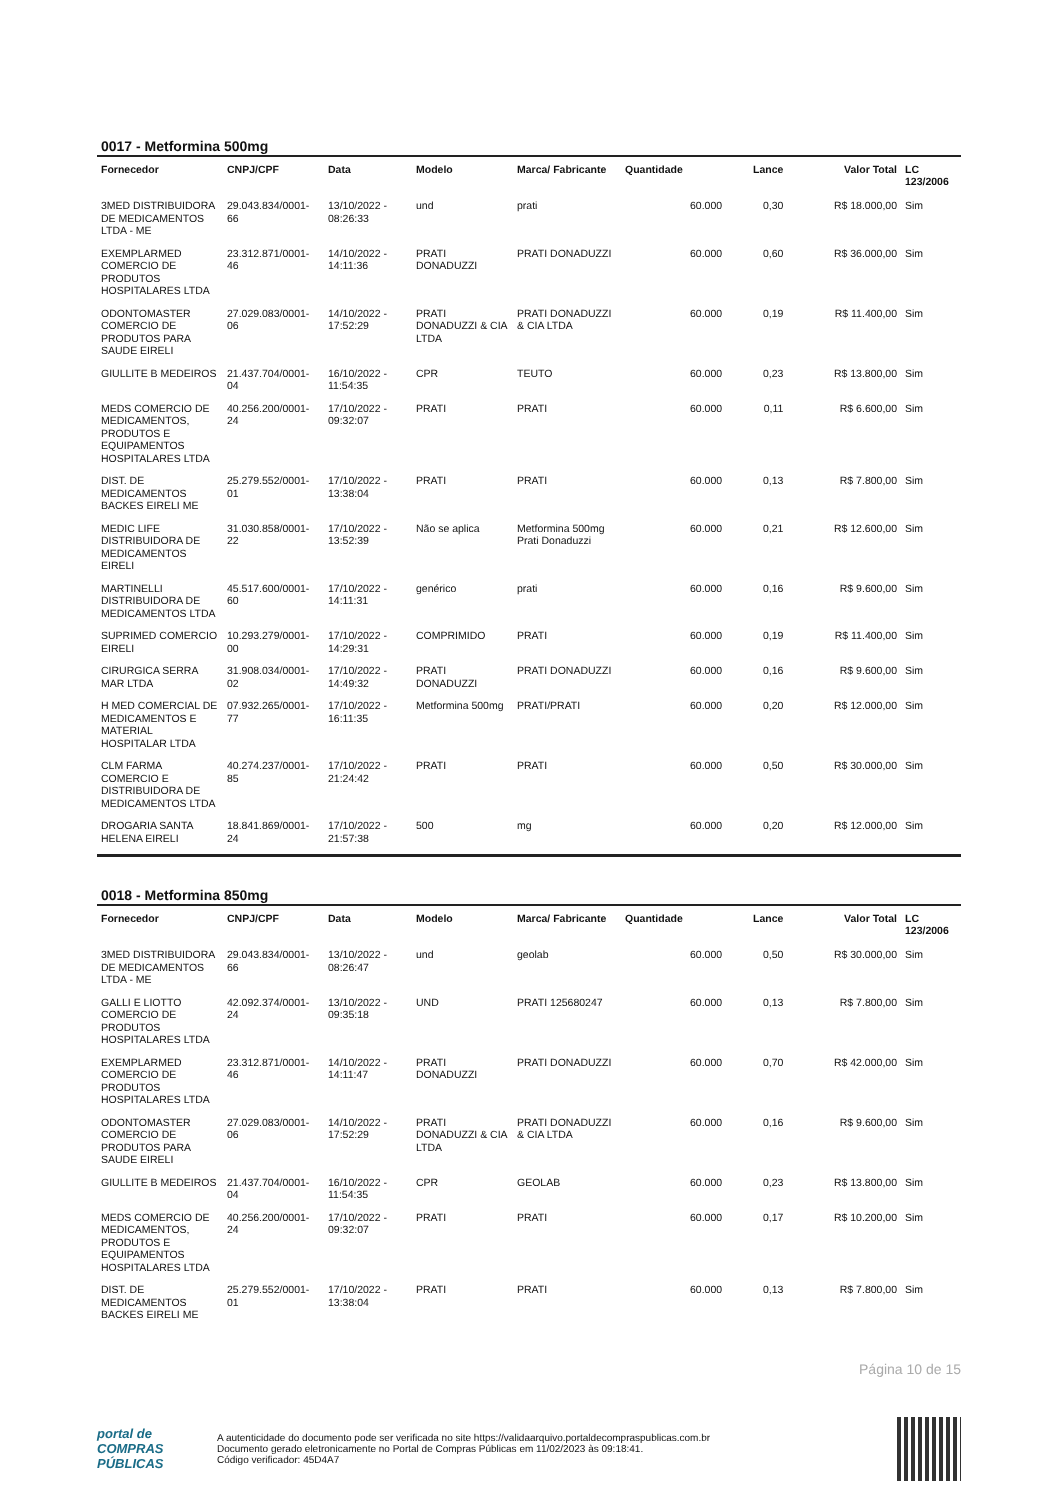0017 - Metformina 500mg
| Fornecedor | CNPJ/CPF | Data | Modelo | Marca/ Fabricante | Quantidade | Lance | Valor Total | LC 123/2006 |
| --- | --- | --- | --- | --- | --- | --- | --- | --- |
| 3MED DISTRIBUIDORA DE MEDICAMENTOS LTDA - ME | 29.043.834/0001-66 | 13/10/2022 - 08:26:33 | und | prati | 60.000 | 0,30 | R$ 18.000,00 | Sim |
| EXEMPLARMED COMERCIO DE PRODUTOS HOSPITALARES LTDA | 23.312.871/0001-46 | 14/10/2022 - 14:11:36 | PRATI DONADUZZI | PRATI DONADUZZI | 60.000 | 0,60 | R$ 36.000,00 | Sim |
| ODONTOMASTER COMERCIO DE PRODUTOS PARA SAUDE EIRELI | 27.029.083/0001-06 | 14/10/2022 - 17:52:29 | PRATI DONADUZZI & CIA LTDA | PRATI DONADUZZI & CIA LTDA | 60.000 | 0,19 | R$ 11.400,00 | Sim |
| GIULLITE B MEDEIROS | 21.437.704/0001-04 | 16/10/2022 - 11:54:35 | CPR | TEUTO | 60.000 | 0,23 | R$ 13.800,00 | Sim |
| MEDS COMERCIO DE MEDICAMENTOS, PRODUTOS E EQUIPAMENTOS HOSPITALARES LTDA | 40.256.200/0001-24 | 17/10/2022 - 09:32:07 | PRATI | PRATI | 60.000 | 0,11 | R$ 6.600,00 | Sim |
| DIST. DE MEDICAMENTOS BACKES EIRELI ME | 25.279.552/0001-01 | 17/10/2022 - 13:38:04 | PRATI | PRATI | 60.000 | 0,13 | R$ 7.800,00 | Sim |
| MEDIC LIFE DISTRIBUIDORA DE MEDICAMENTOS EIRELI | 31.030.858/0001-22 | 17/10/2022 - 13:52:39 | Não se aplica | Metformina 500mg Prati Donaduzzi | 60.000 | 0,21 | R$ 12.600,00 | Sim |
| MARTINELLI DISTRIBUIDORA DE MEDICAMENTOS LTDA | 45.517.600/0001-60 | 17/10/2022 - 14:11:31 | genérico | prati | 60.000 | 0,16 | R$ 9.600,00 | Sim |
| SUPRIMED COMERCIO EIRELI | 10.293.279/0001-00 | 17/10/2022 - 14:29:31 | COMPRIMIDO | PRATI | 60.000 | 0,19 | R$ 11.400,00 | Sim |
| CIRURGICA SERRA MAR LTDA | 31.908.034/0001-02 | 17/10/2022 - 14:49:32 | PRATI DONADUZZI | PRATI DONADUZZI | 60.000 | 0,16 | R$ 9.600,00 | Sim |
| H MED COMERCIAL DE MEDICAMENTOS E MATERIAL HOSPITALAR LTDA | 07.932.265/0001-77 | 17/10/2022 - 16:11:35 | Metformina 500mg | PRATI/PRATI | 60.000 | 0,20 | R$ 12.000,00 | Sim |
| CLM FARMA COMERCIO E DISTRIBUIDORA DE MEDICAMENTOS LTDA | 40.274.237/0001-85 | 17/10/2022 - 21:24:42 | PRATI | PRATI | 60.000 | 0,50 | R$ 30.000,00 | Sim |
| DROGARIA SANTA HELENA EIRELI | 18.841.869/0001-24 | 17/10/2022 - 21:57:38 | 500 | mg | 60.000 | 0,20 | R$ 12.000,00 | Sim |
0018 - Metformina 850mg
| Fornecedor | CNPJ/CPF | Data | Modelo | Marca/ Fabricante | Quantidade | Lance | Valor Total | LC 123/2006 |
| --- | --- | --- | --- | --- | --- | --- | --- | --- |
| 3MED DISTRIBUIDORA DE MEDICAMENTOS LTDA - ME | 29.043.834/0001-66 | 13/10/2022 - 08:26:47 | und | geolab | 60.000 | 0,50 | R$ 30.000,00 | Sim |
| GALLI E LIOTTO COMERCIO DE PRODUTOS HOSPITALARES LTDA | 42.092.374/0001-24 | 13/10/2022 - 09:35:18 | UND | PRATI 125680247 | 60.000 | 0,13 | R$ 7.800,00 | Sim |
| EXEMPLARMED COMERCIO DE PRODUTOS HOSPITALARES LTDA | 23.312.871/0001-46 | 14/10/2022 - 14:11:47 | PRATI DONADUZZI | PRATI DONADUZZI | 60.000 | 0,70 | R$ 42.000,00 | Sim |
| ODONTOMASTER COMERCIO DE PRODUTOS PARA SAUDE EIRELI | 27.029.083/0001-06 | 14/10/2022 - 17:52:29 | PRATI DONADUZZI & CIA LTDA | PRATI DONADUZZI & CIA LTDA | 60.000 | 0,16 | R$ 9.600,00 | Sim |
| GIULLITE B MEDEIROS | 21.437.704/0001-04 | 16/10/2022 - 11:54:35 | CPR | GEOLAB | 60.000 | 0,23 | R$ 13.800,00 | Sim |
| MEDS COMERCIO DE MEDICAMENTOS, PRODUTOS E EQUIPAMENTOS HOSPITALARES LTDA | 40.256.200/0001-24 | 17/10/2022 - 09:32:07 | PRATI | PRATI | 60.000 | 0,17 | R$ 10.200,00 | Sim |
| DIST. DE MEDICAMENTOS BACKES EIRELI ME | 25.279.552/0001-01 | 17/10/2022 - 13:38:04 | PRATI | PRATI | 60.000 | 0,13 | R$ 7.800,00 | Sim |
Página 10 de 15
portal de
COMPRAS
PÚBLICAS
A autenticidade do documento pode ser verificada no site https://validaarquivo.portaldecompraspublicas.com.br
Documento gerado eletronicamente no Portal de Compras Públicas em 11/02/2023 às 09:18:41.
Código verificador: 45D4A7